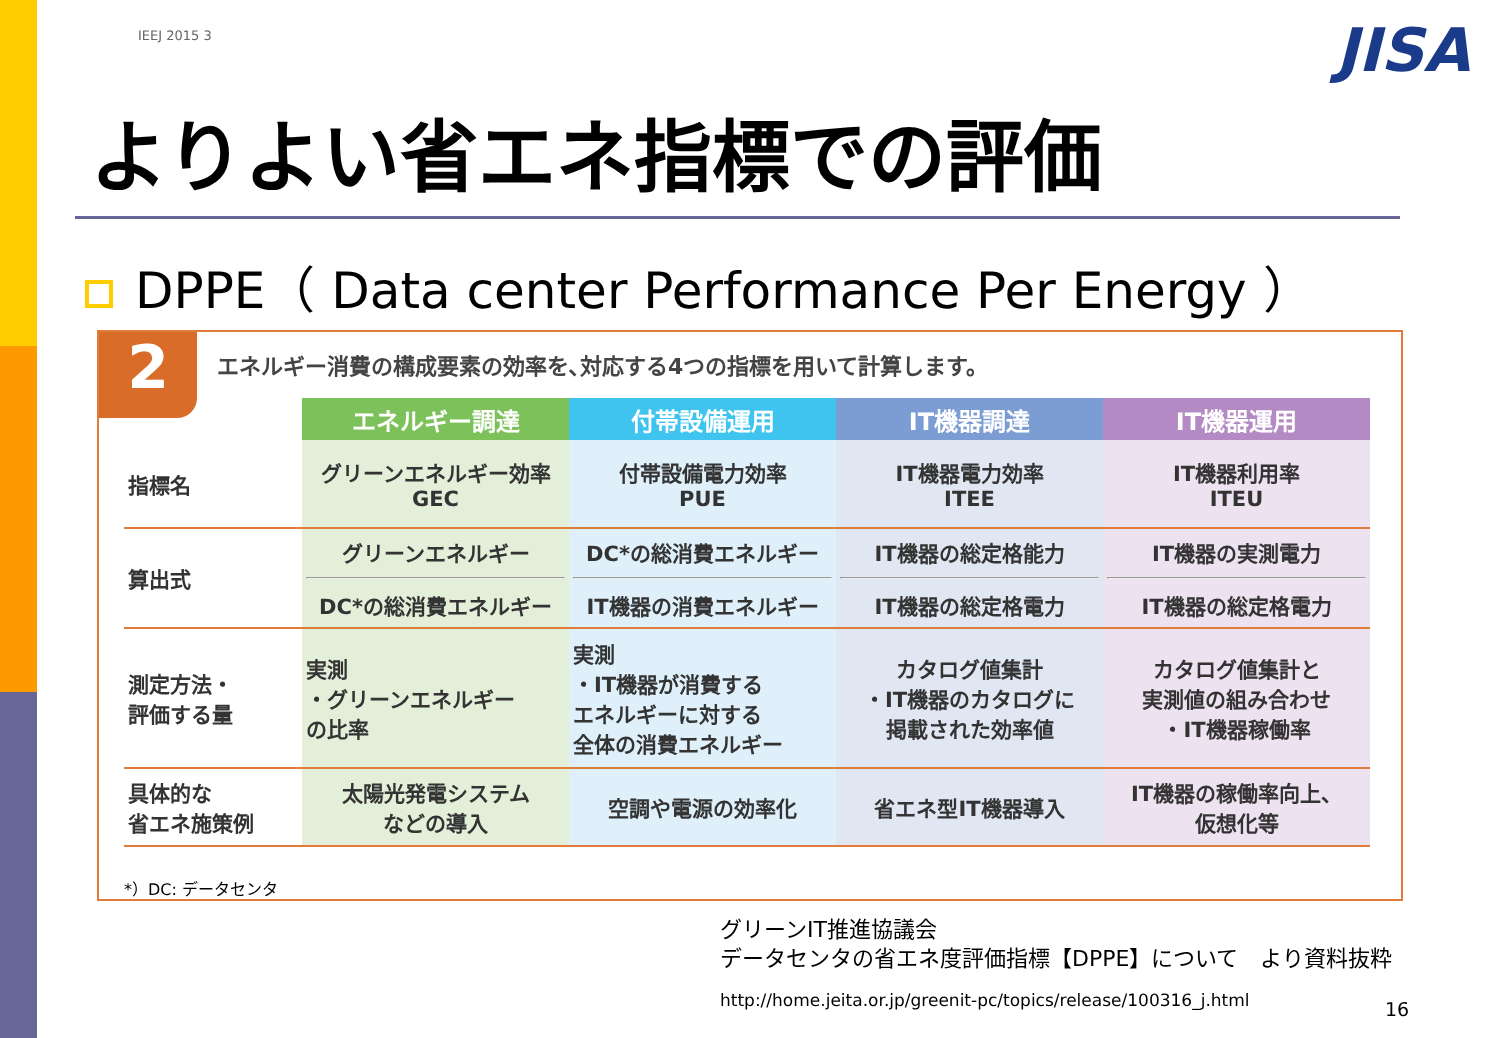IEEJ 2015 3 JISA
よりよい省エネ指標での評価
DPPE（ Data center Performance Per Energy ）
2
エネルギー消費の構成要素の効率を､対応する4つの指標を用いて計算します。
| | エネルギー調達 | 付帯設備運用 | IT機器調達 | IT機器運用 |
| --- | --- | --- | --- | --- |
| 指標名 | グリーンエネルギー効率 GEC | 付帯設備電力効率 PUE | IT機器電力効率 ITEE | IT機器利用率 ITEU |
| 算出式 | グリーンエネルギー DC*の総消費エネルギー | DC*の総消費エネルギー IT機器の消費エネルギー | IT機器の総定格能力 IT機器の総定格電力 | IT機器の実測電力 IT機器の総定格電力 |
| 測定方法・ 評価する量 | 実測 ・グリーンエネルギー の比率 | 実測 ・IT機器が消費する エネルギーに対する 全体の消費エネルギー | カタログ値集計 ・IT機器のカタログに 掲載された効率値 | カタログ値集計と 実測値の組み合わせ ・IT機器稼働率 |
| 具体的な 省エネ施策例 | 太陽光発電システム などの導入 | 空調や電源の効率化 | 省エネ型IT機器導入 | IT機器の稼働率向上、 仮想化等 |
*）DC: データセンタ
グリーンIT推進協議会
データセンタの省エネ度評価指標【DPPE】について　より資料抜粋
http://home.jeita.or.jp/greenit-pc/topics/release/100316_j.html
16